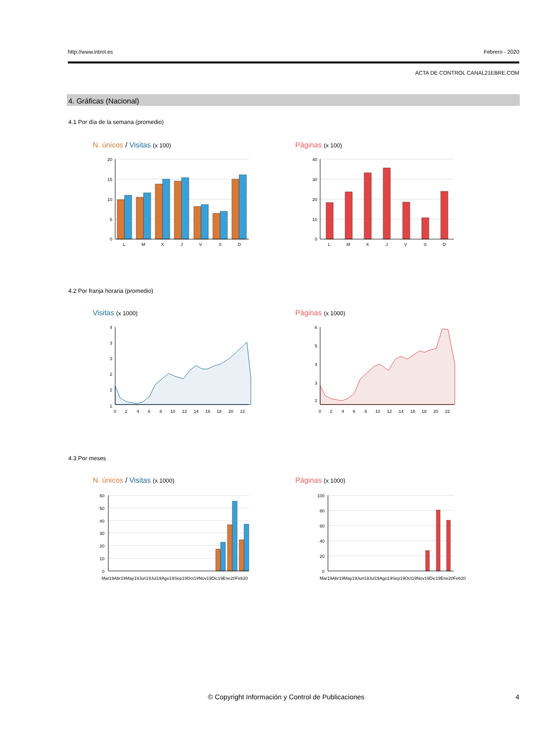http://www.introl.es Febrero - 2020
ACTA DE CONTROL CANAL21EBRE.COM
4. Gráficas (Nacional)
4.1 Por día de la semana (promedio)
N. únicos / Visitas (x 100) Páginas (x 100)
20
15
10
5
0
L
M
X
J
V
S
D
40
30
20
10
0
L
M
X
J
V
S
D
4.2 Por franja horaria (promedio)
Visitas (x 1000) Páginas (x 1000)
4
3
3
2
2
1
0
2
4
6
8
10
12
14
16
18
20
22
6
5
4
3
2
0
2
4
6
8
10
12
14
16
18
20
22
4.3 Por meses
N. únicos / Visitas (x 1000) Páginas (x 1000)
60
50
40
30
20
10
0
Mar19 Abr19 May19 Jun19 Jul19 Ago19 Sep19 Oct19 Nov19 Dic19 Ene20 Feb20
100
80
60
40
20
0
Mar19 Abr19 May19 Jun19 Jul19 Ago19 Sep19 Oct19 Nov19 Dic19 Ene20 Feb20
© Copyright Información y Control de Publicaciones 4